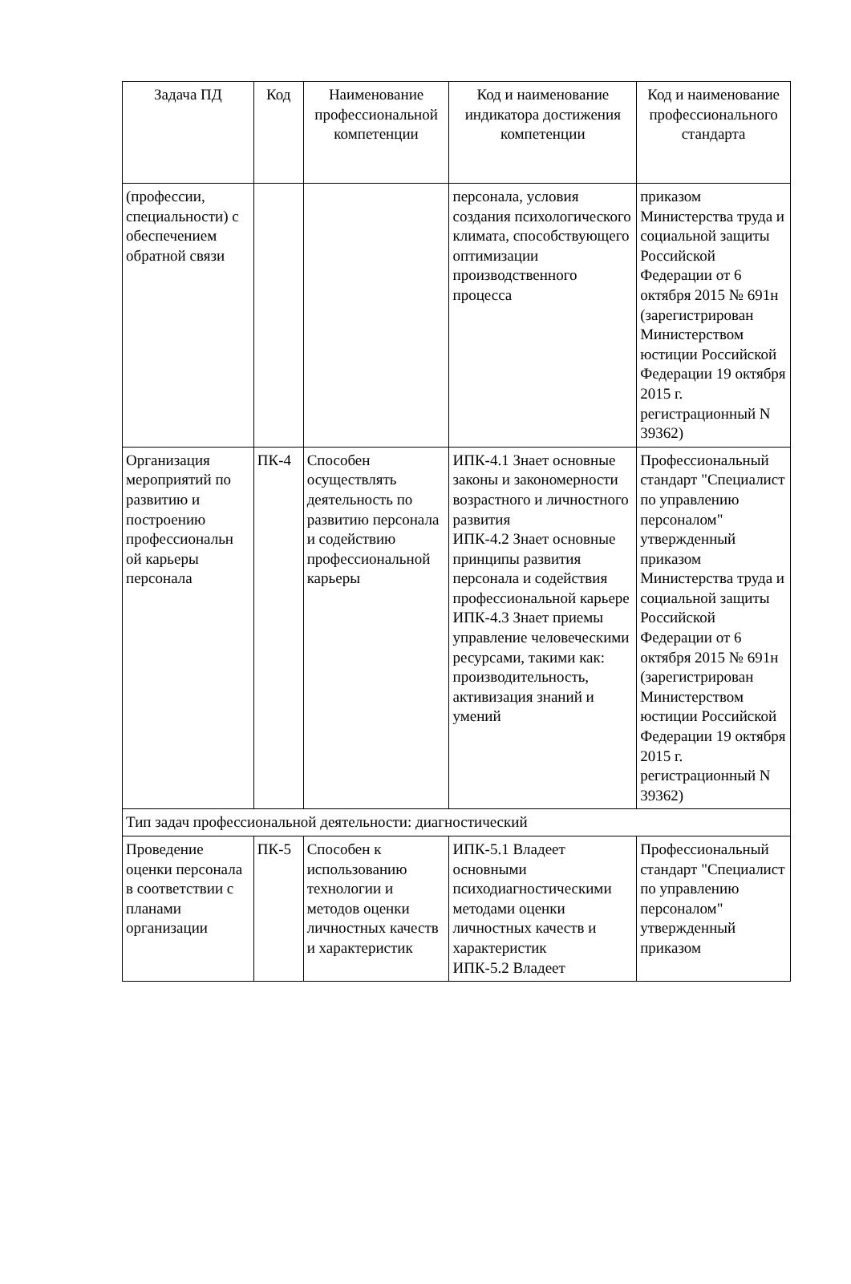| Задача ПД | Код | Наименование профессиональной компетенции | Код и наименование индикатора достижения компетенции | Код и наименование профессионального стандарта |
| --- | --- | --- | --- | --- |
| (профессии, специальности) с обеспечением обратной связи | | | персонала, условия создания психологического климата, способствующего оптимизации производственного процесса | приказом Министерства труда и социальной защиты Российской Федерации от 6 октября 2015 № 691н (зарегистрирован Министерством юстиции Российской Федерации 19 октября 2015 г. регистрационный N 39362) |
| Организация мероприятий по развитию и построению профессиональн ой карьеры персонала | ПК-4 | Способен осуществлять деятельность по развитию персонала и содействию профессиональной карьеры | ИПК-4.1 Знает основные законы и закономерности возрастного и личностного развития ИПК-4.2 Знает основные принципы развития персонала и содействия профессиональной карьере ИПК-4.3 Знает приемы управление человеческими ресурсами, такими как: производительность, активизация знаний и умений | Профессиональный стандарт "Специалист по управлению персоналом" утвержденный приказом Министерства труда и социальной защиты Российской Федерации от 6 октября 2015 № 691н (зарегистрирован Министерством юстиции Российской Федерации 19 октября 2015 г. регистрационный N 39362) |
| Тип задач профессиональной деятельности: диагностический | | | | |
| Проведение оценки персонала в соответствии с планами организации | ПК-5 | Способен к использованию технологии и методов оценки личностных качеств и характеристик | ИПК-5.1 Владеет основными психодиагностическими методами оценки личностных качеств и характеристик ИПК-5.2 Владеет | Профессиональный стандарт "Специалист по управлению персоналом" утвержденный приказом |